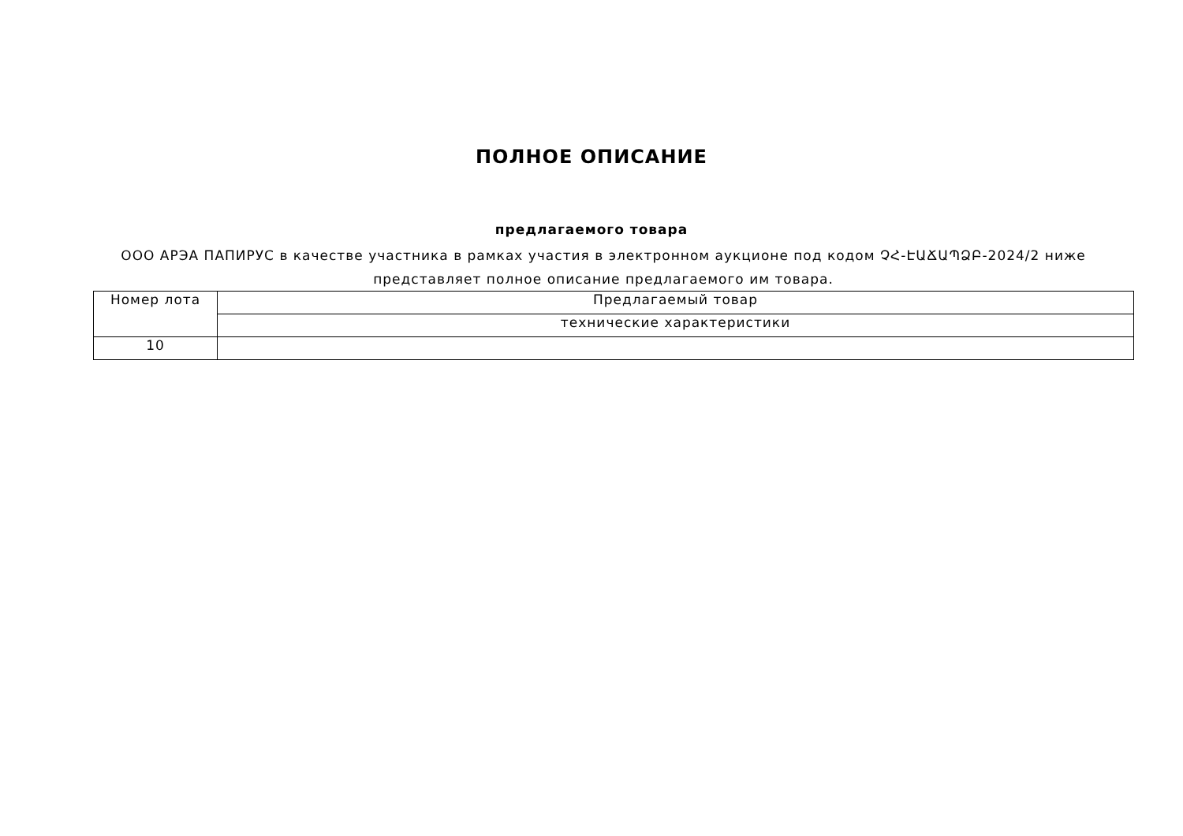ПОЛНОЕ ОПИСАНИЕ
предлагаемого товара
ООО АРЭА ПАПИРУС в качестве участника в рамках участия в электронном аукционе под кодом ՉՀ-ԷԱՃԱՊՁԲ-2024/2 ниже представляет полное описание предлагаемого им товара.
| Номер лота | Предлагаемый товар |
| | технические характеристики |
| 10 | |